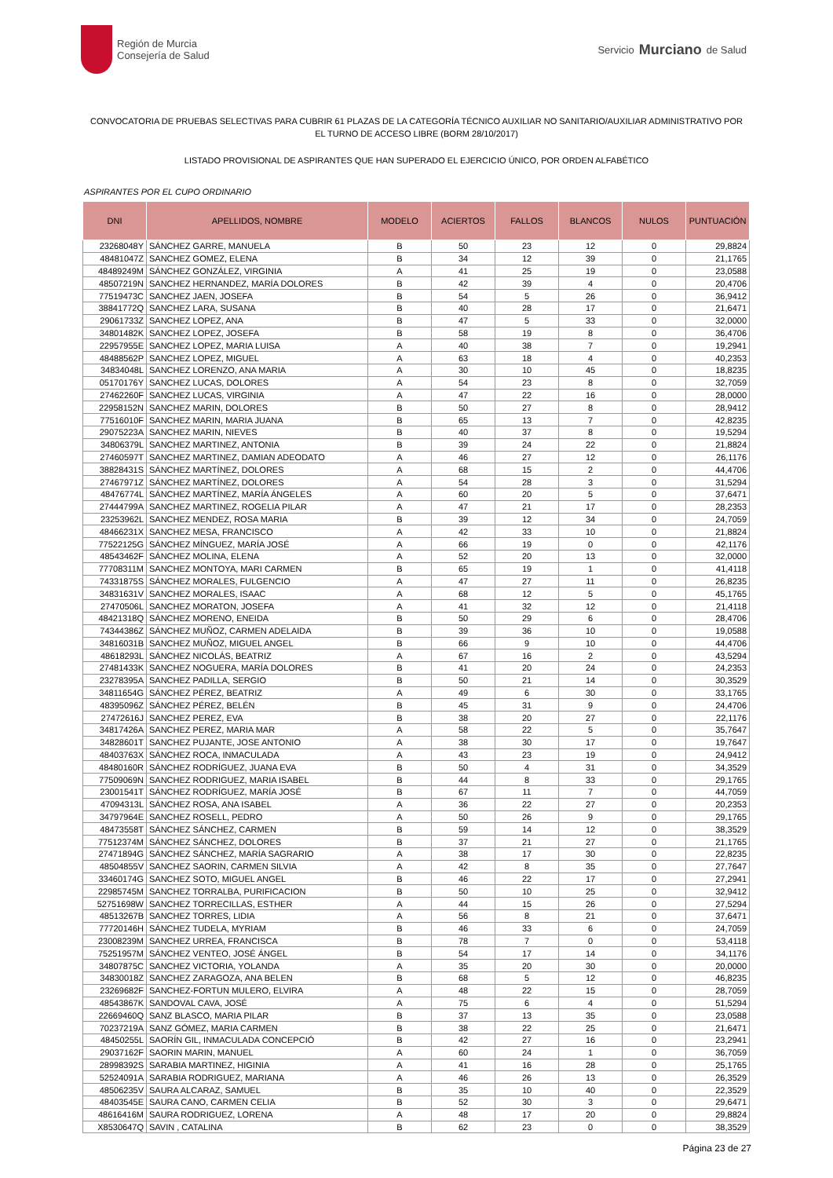Región de Murcia
Consejería de Salud
Servicio Murciano de Salud
CONVOCATORIA DE PRUEBAS SELECTIVAS PARA CUBRIR 61 PLAZAS DE LA CATEGORÍA TÉCNICO AUXILIAR NO SANITARIO/AUXILIAR ADMINISTRATIVO POR EL TURNO DE ACCESO LIBRE (BORM 28/10/2017)
LISTADO PROVISIONAL DE ASPIRANTES QUE HAN SUPERADO EL EJERCICIO ÚNICO, POR ORDEN ALFABÉTICO
ASPIRANTES POR EL CUPO ORDINARIO
| DNI | APELLIDOS, NOMBRE | MODELO | ACIERTOS | FALLOS | BLANCOS | NULOS | PUNTUACIÓN |
| --- | --- | --- | --- | --- | --- | --- | --- |
| 23268048Y | SÁNCHEZ GARRE, MANUELA | B | 50 | 23 | 12 | 0 | 29,8824 |
| 48481047Z | SANCHEZ GOMEZ, ELENA | B | 34 | 12 | 39 | 0 | 21,1765 |
| 48489249M | SÁNCHEZ GONZÁLEZ, VIRGINIA | A | 41 | 25 | 19 | 0 | 23,0588 |
| 48507219N | SANCHEZ HERNANDEZ, MARÍA DOLORES | B | 42 | 39 | 4 | 0 | 20,4706 |
| 77519473C | SANCHEZ JAEN, JOSEFA | B | 54 | 5 | 26 | 0 | 36,9412 |
| 38841772Q | SANCHEZ LARA, SUSANA | B | 40 | 28 | 17 | 0 | 21,6471 |
| 29061733Z | SANCHEZ LOPEZ, ANA | B | 47 | 5 | 33 | 0 | 32,0000 |
| 34801482K | SANCHEZ LOPEZ, JOSEFA | B | 58 | 19 | 8 | 0 | 36,4706 |
| 22957955E | SANCHEZ LOPEZ, MARIA LUISA | A | 40 | 38 | 7 | 0 | 19,2941 |
| 48488562P | SANCHEZ LOPEZ, MIGUEL | A | 63 | 18 | 4 | 0 | 40,2353 |
| 34834048L | SANCHEZ LORENZO, ANA MARIA | A | 30 | 10 | 45 | 0 | 18,8235 |
| 05170176Y | SANCHEZ LUCAS, DOLORES | A | 54 | 23 | 8 | 0 | 32,7059 |
| 27462260F | SANCHEZ LUCAS, VIRGINIA | A | 47 | 22 | 16 | 0 | 28,0000 |
| 22958152N | SANCHEZ MARIN, DOLORES | B | 50 | 27 | 8 | 0 | 28,9412 |
| 77516010F | SANCHEZ MARIN, MARIA JUANA | B | 65 | 13 | 7 | 0 | 42,8235 |
| 29075223A | SANCHEZ MARIN, NIEVES | B | 40 | 37 | 8 | 0 | 19,5294 |
| 34806379L | SANCHEZ MARTINEZ, ANTONIA | B | 39 | 24 | 22 | 0 | 21,8824 |
| 27460597T | SANCHEZ MARTINEZ, DAMIAN ADEODATO | A | 46 | 27 | 12 | 0 | 26,1176 |
| 38828431S | SÁNCHEZ MARTÍNEZ, DOLORES | A | 68 | 15 | 2 | 0 | 44,4706 |
| 27467971Z | SÁNCHEZ MARTÍNEZ, DOLORES | A | 54 | 28 | 3 | 0 | 31,5294 |
| 48476774L | SÁNCHEZ MARTÍNEZ, MARÍA ÁNGELES | A | 60 | 20 | 5 | 0 | 37,6471 |
| 27444799A | SANCHEZ MARTINEZ, ROGELIA PILAR | A | 47 | 21 | 17 | 0 | 28,2353 |
| 23253962L | SANCHEZ MENDEZ, ROSA MARIA | B | 39 | 12 | 34 | 0 | 24,7059 |
| 48466231X | SANCHEZ MESA, FRANCISCO | A | 42 | 33 | 10 | 0 | 21,8824 |
| 77522125G | SÁNCHEZ MÍNGUEZ, MARÍA JOSÉ | A | 66 | 19 | 0 | 0 | 42,1176 |
| 48543462F | SÁNCHEZ MOLINA, ELENA | A | 52 | 20 | 13 | 0 | 32,0000 |
| 77708311M | SANCHEZ MONTOYA, MARI CARMEN | B | 65 | 19 | 1 | 0 | 41,4118 |
| 74331875S | SÁNCHEZ MORALES, FULGENCIO | A | 47 | 27 | 11 | 0 | 26,8235 |
| 34831631V | SANCHEZ MORALES, ISAAC | A | 68 | 12 | 5 | 0 | 45,1765 |
| 27470506L | SANCHEZ MORATON, JOSEFA | A | 41 | 32 | 12 | 0 | 21,4118 |
| 48421318Q | SÁNCHEZ MORENO, ENEIDA | B | 50 | 29 | 6 | 0 | 28,4706 |
| 74344386Z | SÁNCHEZ MUÑOZ, CARMEN ADELAIDA | B | 39 | 36 | 10 | 0 | 19,0588 |
| 34816031B | SANCHEZ MUÑOZ, MIGUEL ANGEL | B | 66 | 9 | 10 | 0 | 44,4706 |
| 48618293L | SÁNCHEZ NICOLÁS, BEATRIZ | A | 67 | 16 | 2 | 0 | 43,5294 |
| 27481433K | SANCHEZ NOGUERA, MARÍA DOLORES | B | 41 | 20 | 24 | 0 | 24,2353 |
| 23278395A | SANCHEZ PADILLA, SERGIO | B | 50 | 21 | 14 | 0 | 30,3529 |
| 34811654G | SÁNCHEZ PÉREZ, BEATRIZ | A | 49 | 6 | 30 | 0 | 33,1765 |
| 48395096Z | SÁNCHEZ PÉREZ, BELÉN | B | 45 | 31 | 9 | 0 | 24,4706 |
| 27472616J | SANCHEZ PEREZ, EVA | B | 38 | 20 | 27 | 0 | 22,1176 |
| 34817426A | SANCHEZ PEREZ, MARIA MAR | A | 58 | 22 | 5 | 0 | 35,7647 |
| 34828601T | SANCHEZ PUJANTE, JOSE ANTONIO | A | 38 | 30 | 17 | 0 | 19,7647 |
| 48403763X | SÁNCHEZ ROCA, INMACULADA | A | 43 | 23 | 19 | 0 | 24,9412 |
| 48480160R | SÁNCHEZ RODRÍGUEZ, JUANA EVA | B | 50 | 4 | 31 | 0 | 34,3529 |
| 77509069N | SANCHEZ RODRIGUEZ, MARIA ISABEL | B | 44 | 8 | 33 | 0 | 29,1765 |
| 23001541T | SÁNCHEZ RODRÍGUEZ, MARÍA JOSÉ | B | 67 | 11 | 7 | 0 | 44,7059 |
| 47094313L | SÁNCHEZ ROSA, ANA ISABEL | A | 36 | 22 | 27 | 0 | 20,2353 |
| 34797964E | SANCHEZ ROSELL, PEDRO | A | 50 | 26 | 9 | 0 | 29,1765 |
| 48473558T | SÁNCHEZ SÁNCHEZ, CARMEN | B | 59 | 14 | 12 | 0 | 38,3529 |
| 77512374M | SÁNCHEZ SÁNCHEZ, DOLORES | B | 37 | 21 | 27 | 0 | 21,1765 |
| 27471894G | SÁNCHEZ SÁNCHEZ, MARÍA SAGRARIO | A | 38 | 17 | 30 | 0 | 22,8235 |
| 48504855V | SANCHEZ SAORIN, CARMEN SILVIA | A | 42 | 8 | 35 | 0 | 27,7647 |
| 33460174G | SANCHEZ SOTO, MIGUEL ANGEL | B | 46 | 22 | 17 | 0 | 27,2941 |
| 22985745M | SANCHEZ TORRALBA, PURIFICACION | B | 50 | 10 | 25 | 0 | 32,9412 |
| 52751698W | SANCHEZ TORRECILLAS, ESTHER | A | 44 | 15 | 26 | 0 | 27,5294 |
| 48513267B | SANCHEZ TORRES, LIDIA | A | 56 | 8 | 21 | 0 | 37,6471 |
| 77720146H | SÁNCHEZ TUDELA, MYRIAM | B | 46 | 33 | 6 | 0 | 24,7059 |
| 23008239M | SANCHEZ URREA, FRANCISCA | B | 78 | 7 | 0 | 0 | 53,4118 |
| 75251957M | SÁNCHEZ VENTEO, JOSÉ ÁNGEL | B | 54 | 17 | 14 | 0 | 34,1176 |
| 34807875C | SANCHEZ VICTORIA, YOLANDA | A | 35 | 20 | 30 | 0 | 20,0000 |
| 34830018Z | SANCHEZ ZARAGOZA, ANA BELEN | B | 68 | 5 | 12 | 0 | 46,8235 |
| 23269682F | SANCHEZ-FORTUN MULERO, ELVIRA | A | 48 | 22 | 15 | 0 | 28,7059 |
| 48543867K | SANDOVAL CAVA, JOSÉ | A | 75 | 6 | 4 | 0 | 51,5294 |
| 22669460Q | SANZ BLASCO, MARIA PILAR | B | 37 | 13 | 35 | 0 | 23,0588 |
| 70237219A | SANZ GÓMEZ, MARIA CARMEN | B | 38 | 22 | 25 | 0 | 21,6471 |
| 48450255L | SAORÍN GIL, INMACULADA CONCEPCIÓ | B | 42 | 27 | 16 | 0 | 23,2941 |
| 29037162F | SAORIN MARIN, MANUEL | A | 60 | 24 | 1 | 0 | 36,7059 |
| 28998392S | SARABIA MARTINEZ, HIGINIA | A | 41 | 16 | 28 | 0 | 25,1765 |
| 52524091A | SARABIA RODRIGUEZ, MARIANA | A | 46 | 26 | 13 | 0 | 26,3529 |
| 48506235V | SAURA ALCARAZ, SAMUEL | B | 35 | 10 | 40 | 0 | 22,3529 |
| 48403545E | SAURA CANO, CARMEN CELIA | B | 52 | 30 | 3 | 0 | 29,6471 |
| 48616416M | SAURA RODRIGUEZ, LORENA | A | 48 | 17 | 20 | 0 | 29,8824 |
| X8530647Q | SAVIN , CATALINA | B | 62 | 23 | 0 | 0 | 38,3529 |
Página 23 de 27